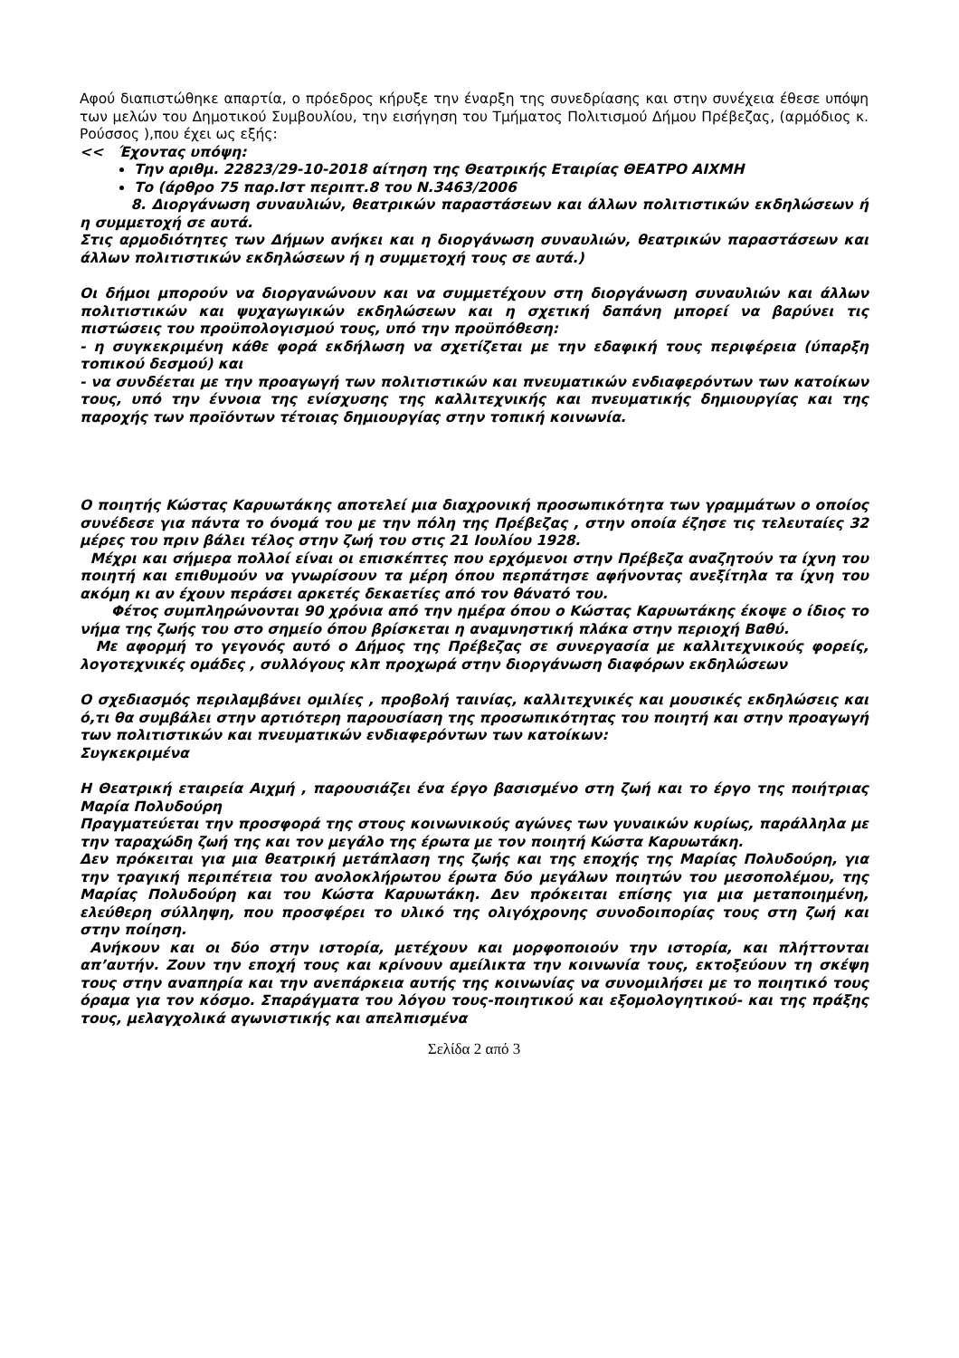Αφού διαπιστώθηκε απαρτία, ο πρόεδρος κήρυξε την έναρξη της συνεδρίασης και στην συνέχεια έθεσε υπόψη των μελών του Δημοτικού Συμβουλίου, την εισήγηση του Τμήματος Πολιτισμού Δήμου Πρέβεζας, (αρμόδιος κ. Ρούσσος ),που έχει ως εξής:
<< Έχοντας υπόψη:
Την αριθμ. 22823/29-10-2018 αίτηση της Θεατρικής Εταιρίας ΘΕΑΤΡΟ ΑΙΧΜΗ
Το (άρθρο 75 παρ.Ιστ περιπτ.8 του Ν.3463/2006
8. Διοργάνωση συναυλιών, θεατρικών παραστάσεων και άλλων πολιτιστικών εκδηλώσεων ή η συμμετοχή σε αυτά.
Στις αρμοδιότητες των Δήμων ανήκει και η διοργάνωση συναυλιών, θεατρικών παραστάσεων και άλλων πολιτιστικών εκδηλώσεων ή η συμμετοχή τους σε αυτά.)
Οι δήμοι μπορούν να διοργανώνουν και να συμμετέχουν στη διοργάνωση συναυλιών και άλλων πολιτιστικών και ψυχαγωγικών εκδηλώσεων και η σχετική δαπάνη μπορεί να βαρύνει τις πιστώσεις του προϋπολογισμού τους, υπό την προϋπόθεση:
- η συγκεκριμένη κάθε φορά εκδήλωση να σχετίζεται με την εδαφική τους περιφέρεια (ύπαρξη τοπικού δεσμού) και
- να συνδέεται με την προαγωγή των πολιτιστικών και πνευματικών ενδιαφερόντων των κατοίκων τους, υπό την έννοια της ενίσχυσης της καλλιτεχνικής και πνευματικής δημιουργίας και της παροχής των προϊόντων τέτοιας δημιουργίας στην τοπική κοινωνία.
Ο ποιητής Κώστας Καρυωτάκης αποτελεί μια διαχρονική προσωπικότητα των γραμμάτων ο οποίος συνέδεσε για πάντα το όνομά του με την πόλη της Πρέβεζας , στην οποία έζησε τις τελευταίες 32 μέρες του πριν βάλει τέλος στην ζωή του στις 21 Ιουλίου 1928.
Μέχρι και σήμερα πολλοί είναι οι επισκέπτες που ερχόμενοι στην Πρέβεζα αναζητούν τα ίχνη του ποιητή και επιθυμούν να γνωρίσουν τα μέρη όπου περπάτησε αφήνοντας ανεξίτηλα τα ίχνη του ακόμη κι αν έχουν περάσει αρκετές δεκαετίες από τον θάνατό του.
Φέτος συμπληρώνονται 90 χρόνια από την ημέρα όπου ο Κώστας Καρυωτάκης έκοψε ο ίδιος το νήμα της ζωής του στο σημείο όπου βρίσκεται η αναμνηστική πλάκα στην περιοχή Βαθύ.
Με αφορμή το γεγονός αυτό ο Δήμος της Πρέβεζας σε συνεργασία με καλλιτεχνικούς φορείς, λογοτεχνικές ομάδες , συλλόγους κλπ προχωρά στην διοργάνωση διαφόρων εκδηλώσεων
Ο σχεδιασμός περιλαμβάνει ομιλίες , προβολή ταινίας, καλλιτεχνικές και μουσικές εκδηλώσεις και ό,τι θα συμβάλει στην αρτιότερη παρουσίαση της προσωπικότητας του ποιητή και στην προαγωγή των πολιτιστικών και πνευματικών ενδιαφερόντων των κατοίκων:
Συγκεκριμένα
Η Θεατρική εταιρεία Αιχμή , παρουσιάζει ένα έργο βασισμένο στη ζωή και το έργο της ποιήτριας Μαρία Πολυδούρη
Πραγματεύεται την προσφορά της στους κοινωνικούς αγώνες των γυναικών κυρίως, παράλληλα με την ταραχώδη ζωή της και τον μεγάλο της έρωτα με τον ποιητή Κώστα Καρυωτάκη.
Δεν πρόκειται για μια θεατρική μετάπλαση της ζωής και της εποχής της Μαρίας Πολυδούρη, για την τραγική περιπέτεια του ανολοκλήρωτου έρωτα δύο μεγάλων ποιητών του μεσοπολέμου, της Μαρίας Πολυδούρη και του Κώστα Καρυωτάκη. Δεν πρόκειται επίσης για μια μεταποιημένη, ελεύθερη σύλληψη, που προσφέρει το υλικό της ολιγόχρονης συνοδοιπορίας τους στη ζωή και στην ποίηση.
Ανήκουν και οι δύο στην ιστορία, μετέχουν και μορφοποιούν την ιστορία, και πλήττονται απ’αυτήν. Ζουν την εποχή τους και κρίνουν αμείλικτα την κοινωνία τους, εκτοξεύουν τη σκέψη τους στην αναπηρία και την ανεπάρκεια αυτής της κοινωνίας να συνομιλήσει με το ποιητικό τους όραμα για τον κόσμο. Σπαράγματα του λόγου τους-ποιητικού και εξομολογητικού- και της πράξης τους, μελαγχολικά αγωνιστικής και απελπισμένα
Σελίδα 2 από 3